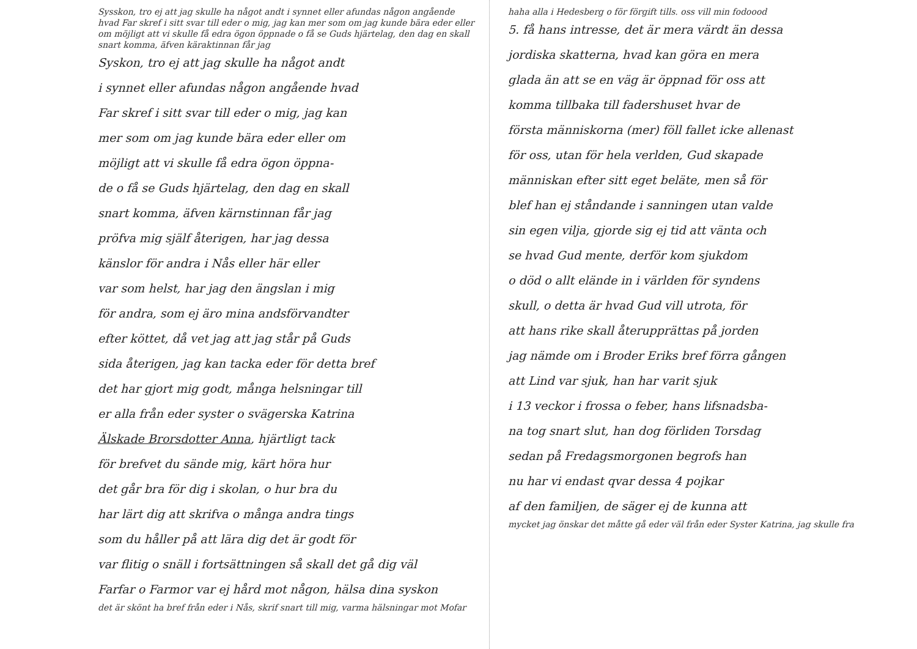Sysskon, tro ej att jag skulle ha något andt i synnet eller afundas någon angående hvad Far skref i sitt svar till eder o mig, jag kan mer som om jag kunde bära eder eller om möjligt att vi skulle få edra ögon öppnade o få se Guds hjärtelag, den dag en skall snart komma, äfven käraktinnan får jag
Syskon, tro ej att jag skulle ha något andt
i synnet eller afundas någon angående hvad
Far skref i sitt svar till eder o mig, jag kan
mer som om jag kunde bära eder eller om
möjligt att vi skulle få edra ögon öppna-
de o få se Guds hjärtelag, den dag en skall
snart komma, äfven kärnstinnan får jag
pröfva mig själf återigen, har jag dessa
känslor för andra i Nås eller här eller
var som helst, har jag den ängslan i mig
för andra, som ej äro mina andsförvandter
efter köttet, då vet jag att jag står på Guds
sida återigen, jag kan tacka eder för detta bref
det har gjort mig godt, många helsningar till
er alla från eder syster o svägerska Katrina
Älskade Brorsdotter Anna, hjärtligt tack
för brefvet du sände mig, kärt höra hur
det går bra för dig i skolan, o hur bra du
har lärt dig att skrifva o många andra tings
som du håller på att lära dig det är godt för
var flitig o snäll i fortsättningen så skall det gå dig väl
Farfar o Farmor var ej hård mot någon, hälsa dina syskon
det är skönt ha bref från eder i Nås, skrif snart till mig, varma hälsningar mot Mofar
haha alla i Hedesberg o för förgift tills. oss vill min fodoood
5. få hans intresse, det är mera värdt än dessa
jordiska skatterna, hvad kan göra en mera
glada än att se en väg är öppnad för oss att
komma tillbaka till fadershuset hvar de
första människorna (mer) föll fallet icke allenast
för oss, utan för hela verlden, Gud skapade
människan efter sitt eget beläte, men så för
blef han ej ståndande i sanningen utan valde
sin egen vilja, gjorde sig ej tid att vänta och
se hvad Gud mente, derför kom sjukdom
o död o allt elände in i världen för syndens
skull, o detta är hvad Gud vill utrota, för
att hans rike skall återupprättas på jorden
jag nämde om i Broder Eriks bref förra gången
att Lind var sjuk, han har varit sjuk
i 13 veckor i frossa o feber, hans lifsnadsba-
na tog snart slut, han dog förliden Torsdag
sedan på Fredagsmorgonen begrofs han
nu har vi endast qvar dessa 4 pojkar
af den familjen, de säger ej de kunna att
mycket jag önskar det måtte gå eder väl från eder Syster Katrina, jag skulle fra